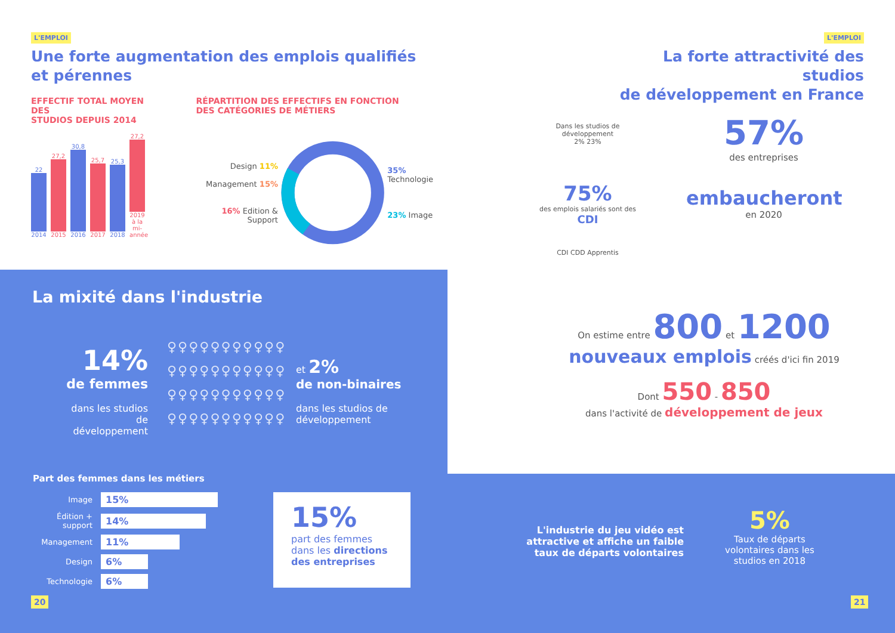L'EMPLOI
Une forte augmentation des emplois qualifiés
et pérennes
EFFECTIF TOTAL MOYEN DES
STUDIOS DEPUIS 2014
22
2014
27,2
2015
30,8
2016
25,7
2017
25,3
2018
27,2
2019 à la mi-année
RÉPARTITION DES EFFECTIFS EN FONCTION
DES CATÉGORIES DE MÉTIERS
Design 11%
Management 15%
16% Edition & Support
35% Technologie
23% Image
L'EMPLOI
La forte attractivité des studios
de développement en France
Dans les studios de développement
2% 23%
75%
des emplois salariés sont des
CDI
CDI CDD Apprentis
57%
des entreprises
embaucheront
en 2020
On estime entre 800 et 1200
nouveaux emplois créés d'ici fin 2019
Dont 550 - 850
dans l'activité de développement de jeux
La mixité dans l'industrie
14%
de femmes
dans les studios de développement
♀♀♀♀♀♀♀♀♀♀♀ ♀♀♀♀♀♀♀♀♀♀♀ ♀♀♀♀♀♀♀♀♀♀♀ ♀♀♀♀♀♀♀♀♀♀♀
et 2%
de non-binaires
dans les studios de
développement
Part des femmes dans les métiers
Image 15%
Édition + support 14%
Management 11%
Design 6%
Technologie 6%
15%
part des femmes dans les directions des entreprises
20
L'industrie du jeu vidéo est attractive et affiche un faible taux de départs volontaires
5%
Taux de départs volontaires dans les studios en 2018
21